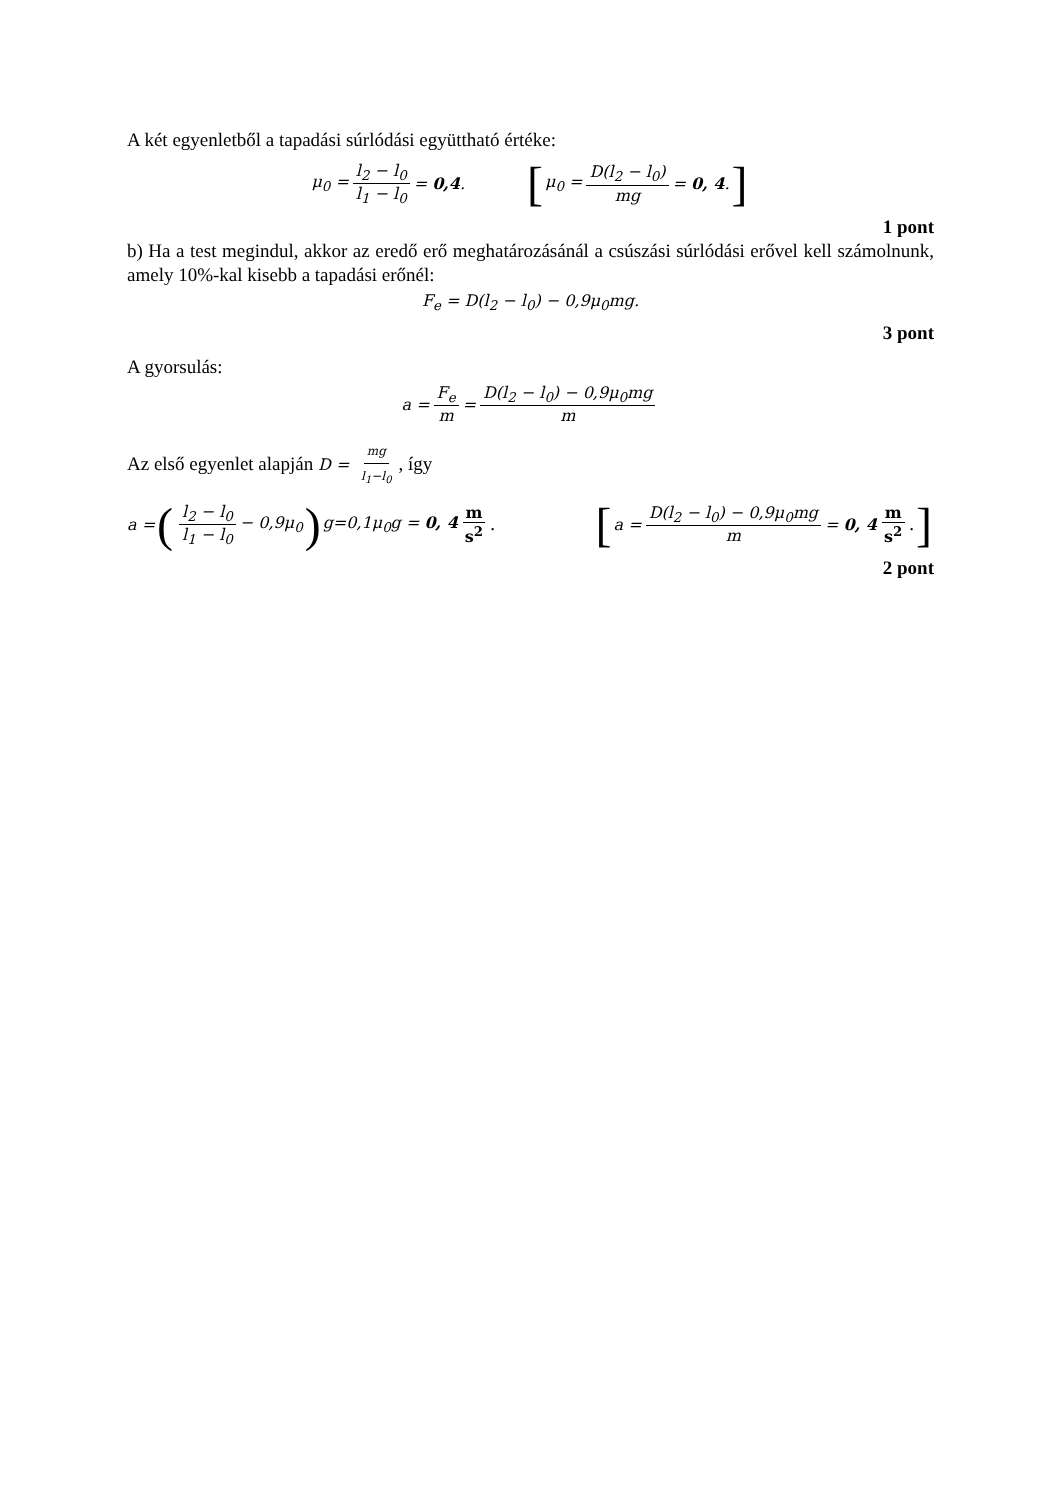A két egyenletből a tapadási súrlódási együttható értéke:
μ<sub>0</sub> = l<sub>2</sub> − l<sub>0</sub> l<sub>1</sub> − l<sub>0</sub> = 0,4. [μ<sub>0</sub> = D(l<sub>2</sub> − l<sub>0</sub>) mg = 0, 4.]
1 pont
b) Ha a test megindul, akkor az eredő erő meghatározásánál a csúszási súrlódási erővel kell számolnunk, amely 10%-kal kisebb a tapadási erőnél:
F<sub>e</sub> = D(l<sub>2</sub> − l<sub>0</sub>) − 0,9μ<sub>0</sub>mg.
3 pont
A gyorsulás:
a = F<sub>e</sub> m = D(l<sub>2</sub> − l<sub>0</sub>) − 0,9μ<sub>0</sub>mg m
Az első egyenlet alapján D = mg l<sub>1</sub>−l<sub>0</sub>, így
a = (l<sub>2</sub> − l<sub>0</sub> l<sub>1</sub> − l<sub>0</sub> − 0,9μ<sub>0</sub>) g=0,1μ<sub>0</sub>g = 0, 4 m s<sup>2</sup>. [a = D(l<sub>2</sub> − l<sub>0</sub>) − 0,9μ<sub>0</sub>mg m = 0, 4 m s<sup>2</sup>.]
2 pont